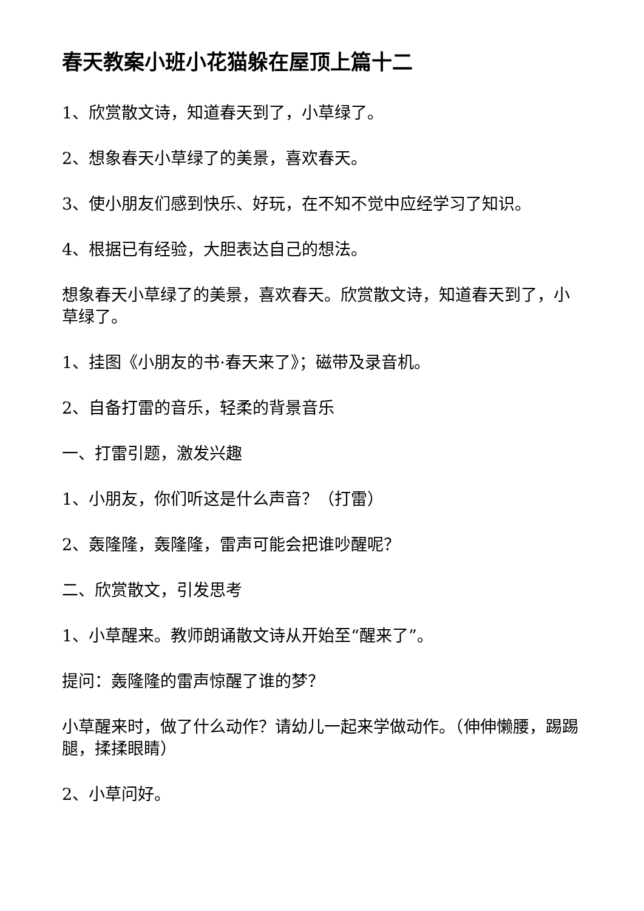春天教案小班小花猫躲在屋顶上篇十二
1、欣赏散文诗，知道春天到了，小草绿了。
2、想象春天小草绿了的美景，喜欢春天。
3、使小朋友们感到快乐、好玩，在不知不觉中应经学习了知识。
4、根据已有经验，大胆表达自己的想法。
想象春天小草绿了的美景，喜欢春天。欣赏散文诗，知道春天到了，小草绿了。
1、挂图《小朋友的书·春天来了》；磁带及录音机。
2、自备打雷的音乐，轻柔的背景音乐
一、打雷引题，激发兴趣
1、小朋友，你们听这是什么声音？（打雷）
2、轰隆隆，轰隆隆，雷声可能会把谁吵醒呢？
二、欣赏散文，引发思考
1、小草醒来。教师朗诵散文诗从开始至“醒来了”。
提问：轰隆隆的雷声惊醒了谁的梦？
小草醒来时，做了什么动作？请幼儿一起来学做动作。（伸伸懒腰，踢踢腿，揉揉眼睛）
2、小草问好。